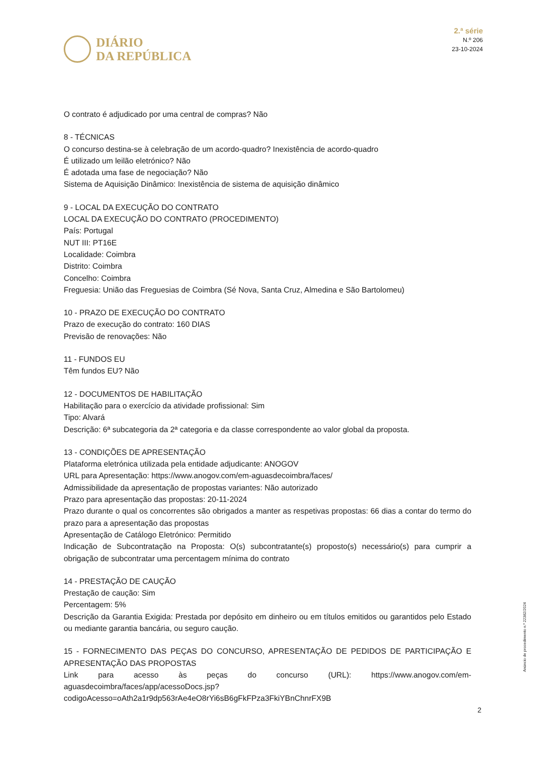DIÁRIO
DA REPÚBLICA
2.ª série
N.º 206
23-10-2024
O contrato é adjudicado por uma central de compras? Não
8 - TÉCNICAS
O concurso destina-se à celebração de um acordo-quadro? Inexistência de acordo-quadro
É utilizado um leilão eletrónico? Não
É adotada uma fase de negociação? Não
Sistema de Aquisição Dinâmico: Inexistência de sistema de aquisição dinâmico
9 - LOCAL DA EXECUÇÃO DO CONTRATO
LOCAL DA EXECUÇÃO DO CONTRATO (PROCEDIMENTO)
País: Portugal
NUT III: PT16E
Localidade: Coimbra
Distrito: Coimbra
Concelho: Coimbra
Freguesia: União das Freguesias de Coimbra (Sé Nova, Santa Cruz, Almedina e São Bartolomeu)
10 - PRAZO DE EXECUÇÃO DO CONTRATO
Prazo de execução do contrato: 160 DIAS
Previsão de renovações: Não
11 - FUNDOS EU
Têm fundos EU? Não
12 - DOCUMENTOS DE HABILITAÇÃO
Habilitação para o exercício da atividade profissional: Sim
Tipo: Alvará
Descrição: 6ª subcategoria da 2ª categoria e da classe correspondente ao valor global da proposta.
13 - CONDIÇÕES DE APRESENTAÇÃO
Plataforma eletrónica utilizada pela entidade adjudicante: ANOGOV
URL para Apresentação: https://www.anogov.com/em-aguasdecoimbra/faces/
Admissibilidade da apresentação de propostas variantes: Não autorizado
Prazo para apresentação das propostas: 20-11-2024
Prazo durante o qual os concorrentes são obrigados a manter as respetivas propostas: 66 dias a contar do termo do prazo para a apresentação das propostas
Apresentação de Catálogo Eletrónico: Permitido
Indicação de Subcontratação na Proposta: O(s) subcontratante(s) proposto(s) necessário(s) para cumprir a obrigação de subcontratar uma percentagem mínima do contrato
14 - PRESTAÇÃO DE CAUÇÃO
Prestação de caução: Sim
Percentagem: 5%
Descrição da Garantia Exigida: Prestada por depósito em dinheiro ou em títulos emitidos ou garantidos pelo Estado ou mediante garantia bancária, ou seguro caução.
15 - FORNECIMENTO DAS PEÇAS DO CONCURSO, APRESENTAÇÃO DE PEDIDOS DE PARTICIPAÇÃO E APRESENTAÇÃO DAS PROPOSTAS
Link para acesso às peças do concurso (URL): https://www.anogov.com/em-aguasdecoimbra/faces/app/acessoDocs.jsp?codigoAcesso=oAth2a1r9dp563rAe4eO8rYi6sB6gFkFPza3FkiYBnChnrFX9B
Anúncio de procedimento n.º 22382/2024
2